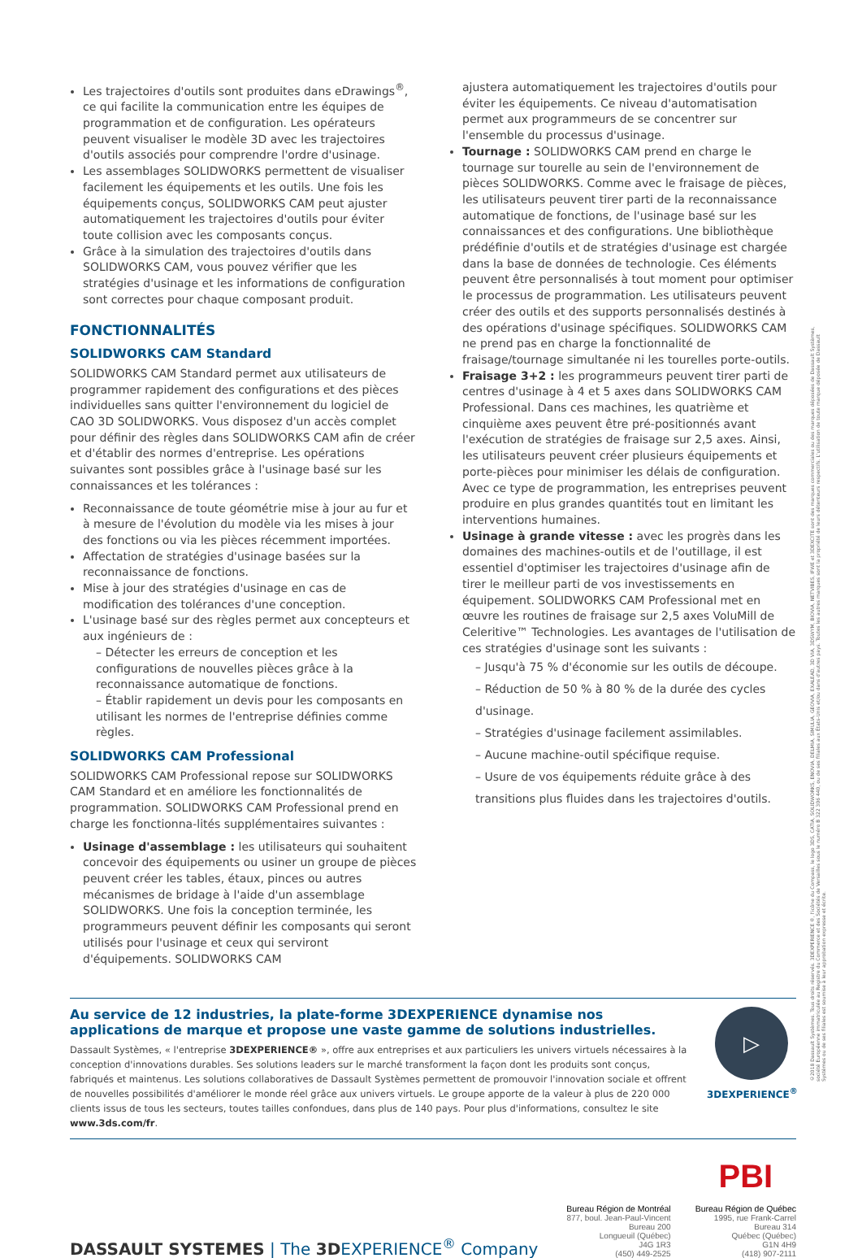Les trajectoires d'outils sont produites dans eDrawings<sup>®</sup>, ce qui facilite la communication entre les équipes de programmation et de configuration. Les opérateurs peuvent visualiser le modèle 3D avec les trajectoires d'outils associés pour comprendre l'ordre d'usinage.
Les assemblages SOLIDWORKS permettent de visualiser facilement les équipements et les outils. Une fois les équipements conçus, SOLIDWORKS CAM peut ajuster automatiquement les trajectoires d'outils pour éviter toute collision avec les composants conçus.
Grâce à la simulation des trajectoires d'outils dans SOLIDWORKS CAM, vous pouvez vérifier que les stratégies d'usinage et les informations de configuration sont correctes pour chaque composant produit.
FONCTIONNALITÉS
SOLIDWORKS CAM Standard
SOLIDWORKS CAM Standard permet aux utilisateurs de programmer rapidement des configurations et des pièces individuelles sans quitter l'environnement du logiciel de CAO 3D SOLIDWORKS. Vous disposez d'un accès complet pour définir des règles dans SOLIDWORKS CAM afin de créer et d'établir des normes d'entreprise. Les opérations suivantes sont possibles grâce à l'usinage basé sur les connaissances et les tolérances :
Reconnaissance de toute géométrie mise à jour au fur et à mesure de l'évolution du modèle via les mises à jour des fonctions ou via les pièces récemment importées.
Affectation de stratégies d'usinage basées sur la reconnaissance de fonctions.
Mise à jour des stratégies d'usinage en cas de modification des tolérances d'une conception.
L'usinage basé sur des règles permet aux concepteurs et aux ingénieurs de :
– Détecter les erreurs de conception et les configurations de nouvelles pièces grâce à la reconnaissance automatique de fonctions.
– Établir rapidement un devis pour les composants en utilisant les normes de l'entreprise définies comme règles.
SOLIDWORKS CAM Professional
SOLIDWORKS CAM Professional repose sur SOLIDWORKS CAM Standard et en améliore les fonctionnalités de programmation. SOLIDWORKS CAM Professional prend en charge les fonctionna-lités supplémentaires suivantes :
Usinage d'assemblage : les utilisateurs qui souhaitent concevoir des équipements ou usiner un groupe de pièces peuvent créer les tables, étaux, pinces ou autres mécanismes de bridage à l'aide d'un assemblage SOLIDWORKS. Une fois la conception terminée, les programmeurs peuvent définir les composants qui seront utilisés pour l'usinage et ceux qui serviront d'équipements. SOLIDWORKS CAM
ajustera automatiquement les trajectoires d'outils pour éviter les équipements. Ce niveau d'automatisation permet aux programmeurs de se concentrer sur l'ensemble du processus d'usinage.
Tournage : SOLIDWORKS CAM prend en charge le tournage sur tourelle au sein de l'environnement de pièces SOLIDWORKS. Comme avec le fraisage de pièces, les utilisateurs peuvent tirer parti de la reconnaissance automatique de fonctions, de l'usinage basé sur les connaissances et des configurations. Une bibliothèque prédéfinie d'outils et de stratégies d'usinage est chargée dans la base de données de technologie. Ces éléments peuvent être personnalisés à tout moment pour optimiser le processus de programmation. Les utilisateurs peuvent créer des outils et des supports personnalisés destinés à des opérations d'usinage spécifiques. SOLIDWORKS CAM ne prend pas en charge la fonctionnalité de fraisage/tournage simultanée ni les tourelles porte-outils.
Fraisage 3+2 : les programmeurs peuvent tirer parti de centres d'usinage à 4 et 5 axes dans SOLIDWORKS CAM Professional. Dans ces machines, les quatrième et cinquième axes peuvent être pré-positionnés avant l'exécution de stratégies de fraisage sur 2,5 axes. Ainsi, les utilisateurs peuvent créer plusieurs équipements et porte-pièces pour minimiser les délais de configuration. Avec ce type de programmation, les entreprises peuvent produire en plus grandes quantités tout en limitant les interventions humaines.
Usinage à grande vitesse : avec les progrès dans les domaines des machines-outils et de l'outillage, il est essentiel d'optimiser les trajectoires d'usinage afin de tirer le meilleur parti de vos investissements en équipement. SOLIDWORKS CAM Professional met en œuvre les routines de fraisage sur 2,5 axes VoluMill de Celeritive™ Technologies. Les avantages de l'utilisation de ces stratégies d'usinage sont les suivants :
– Jusqu'à 75 % d'économie sur les outils de découpe.
– Réduction de 50 % à 80 % de la durée des cycles d'usinage.
– Stratégies d'usinage facilement assimilables.
– Aucune machine-outil spécifique requise.
– Usure de vos équipements réduite grâce à des transitions plus fluides dans les trajectoires d'outils.
Au service de 12 industries, la plate-forme 3DEXPERIENCE dynamise nos applications de marque et propose une vaste gamme de solutions industrielles.
Dassault Systèmes, « l'entreprise 3DEXPERIENCE® », offre aux entreprises et aux particuliers les univers virtuels nécessaires à la conception d'innovations durables. Ses solutions leaders sur le marché transforment la façon dont les produits sont conçus, fabriqués et maintenus. Les solutions collaboratives de Dassault Systèmes permettent de promouvoir l'innovation sociale et offrent de nouvelles possibilités d'améliorer le monde réel grâce aux univers virtuels. Le groupe apporte de la valeur à plus de 220 000 clients issus de tous les secteurs, toutes tailles confondues, dans plus de 140 pays. Pour plus d'informations, consultez le site www.3ds.com/fr.
▷
3DEXPERIENCE<sup>®</sup>
DASSAULT SYSTEMES | The 3DEXPERIENCE<sup>®</sup> Company
Bureau Région de Montréal
877, boul. Jean-Paul-Vincent
Bureau 200
Longueuil (Québec)
J4G 1R3
(450) 449-2525
PBI
Bureau Région de Québec
1995, rue Frank-Carrel
Bureau 314
Québec (Québec)
G1N 4H9
(418) 907-2111
©2018 Dassault Systèmes. Tous droits réservés. 3DEXPERIENCE®, l'icône du Compass, le logo 3DS, CATIA, SOLIDWORKS, ENOVIA, DELMIA, SIMULIA, GEOVIA, EXALEAD, 3D VIA, 3DSWYM, BIOVIA, NETVIBES, IFWE et 3DEXCITE sont des marques commerciales ou des marques déposées de Dassault Systèmes, société Européenne immatriculée au Registre du Commerce et des Sociétés de Versailles sous le numéro B 322 306 440, ou de ses filiales aux États-Unis et/ou dans d'autres pays. Toutes les autres marques sont la propriété de leurs détenteurs respectifs. L'utilisation de toute marque déposée de Dassault Systèmes ou de ses filiales est soumise à leur approbation expresse et écrite.